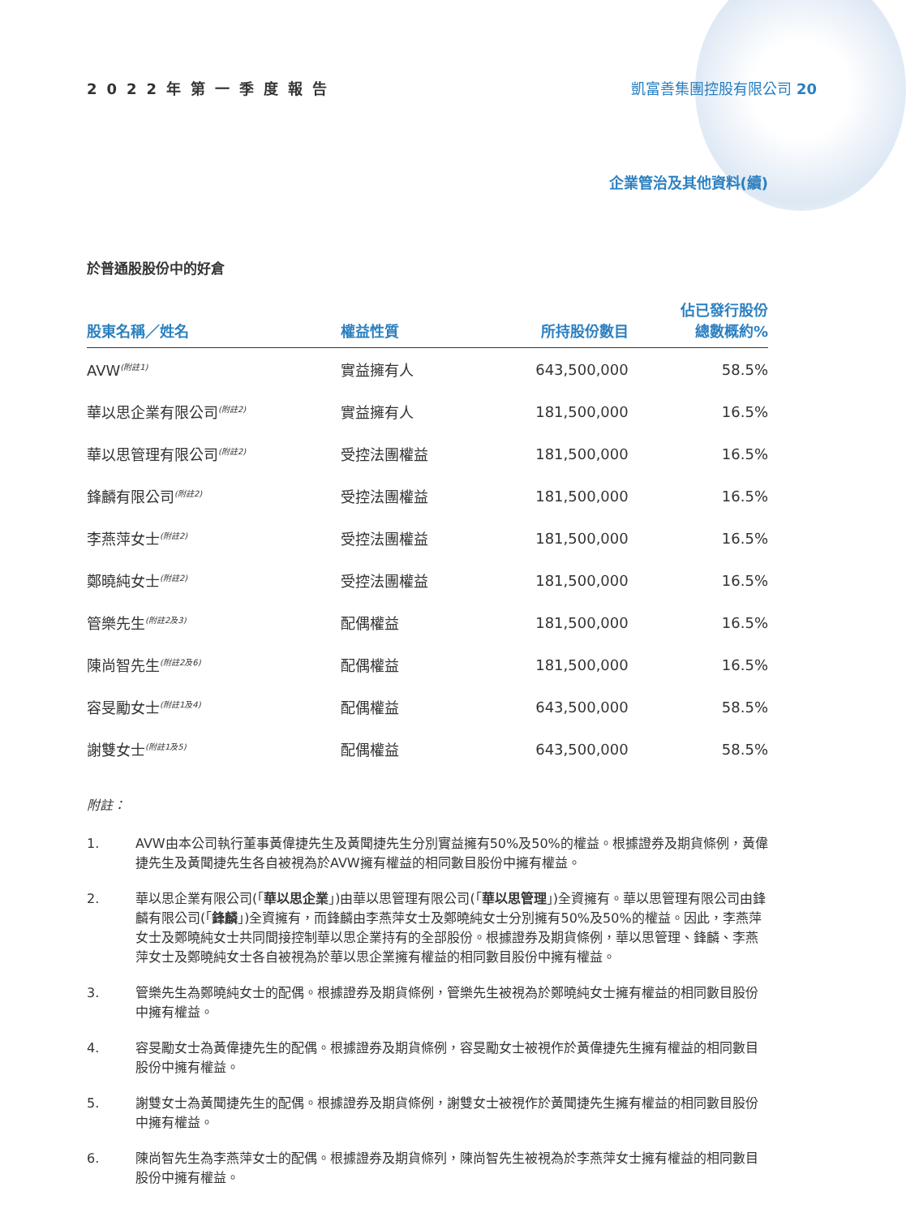2022年第一季度報告 凱富善集團控股有限公司 20
企業管治及其他資料(續)
於普通股股份中的好倉
| 股東名稱／姓名 | 權益性質 | 所持股份數目 | 佔已發行股份 總數概約% |
| --- | --- | --- | --- |
| AVW<sup>(附註1)</sup> | 實益擁有人 | 643,500,000 | 58.5% |
| 華以思企業有限公司<sup>(附註2)</sup> | 實益擁有人 | 181,500,000 | 16.5% |
| 華以思管理有限公司<sup>(附註2)</sup> | 受控法團權益 | 181,500,000 | 16.5% |
| 鋒麟有限公司<sup>(附註2)</sup> | 受控法團權益 | 181,500,000 | 16.5% |
| 李燕萍女士<sup>(附註2)</sup> | 受控法團權益 | 181,500,000 | 16.5% |
| 鄭曉純女士<sup>(附註2)</sup> | 受控法團權益 | 181,500,000 | 16.5% |
| 管樂先生<sup>(附註2及3)</sup> | 配偶權益 | 181,500,000 | 16.5% |
| 陳尚智先生<sup>(附註2及6)</sup> | 配偶權益 | 181,500,000 | 16.5% |
| 容旻勵女士<sup>(附註1及4)</sup> | 配偶權益 | 643,500,000 | 58.5% |
| 謝雙女士<sup>(附註1及5)</sup> | 配偶權益 | 643,500,000 | 58.5% |
附註：
1. AVW由本公司執行董事黃偉捷先生及黃聞捷先生分別實益擁有50%及50%的權益。根據證券及期貨條例，黃偉捷先生及黃聞捷先生各自被視為於AVW擁有權益的相同數目股份中擁有權益。
2. 華以思企業有限公司(「華以思企業」)由華以思管理有限公司(「華以思管理」)全資擁有。華以思管理有限公司由鋒麟有限公司(「鋒麟」)全資擁有，而鋒麟由李燕萍女士及鄭曉純女士分別擁有50%及50%的權益。因此，李燕萍女士及鄭曉純女士共同間接控制華以思企業持有的全部股份。根據證券及期貨條例，華以思管理、鋒麟、李燕萍女士及鄭曉純女士各自被視為於華以思企業擁有權益的相同數目股份中擁有權益。
3. 管樂先生為鄭曉純女士的配偶。根據證券及期貨條例，管樂先生被視為於鄭曉純女士擁有權益的相同數目股份中擁有權益。
4. 容旻勵女士為黃偉捷先生的配偶。根據證券及期貨條例，容旻勵女士被視作於黃偉捷先生擁有權益的相同數目股份中擁有權益。
5. 謝雙女士為黃聞捷先生的配偶。根據證券及期貨條例，謝雙女士被視作於黃聞捷先生擁有權益的相同數目股份中擁有權益。
6. 陳尚智先生為李燕萍女士的配偶。根據證券及期貨條列，陳尚智先生被視為於李燕萍女士擁有權益的相同數目股份中擁有權益。